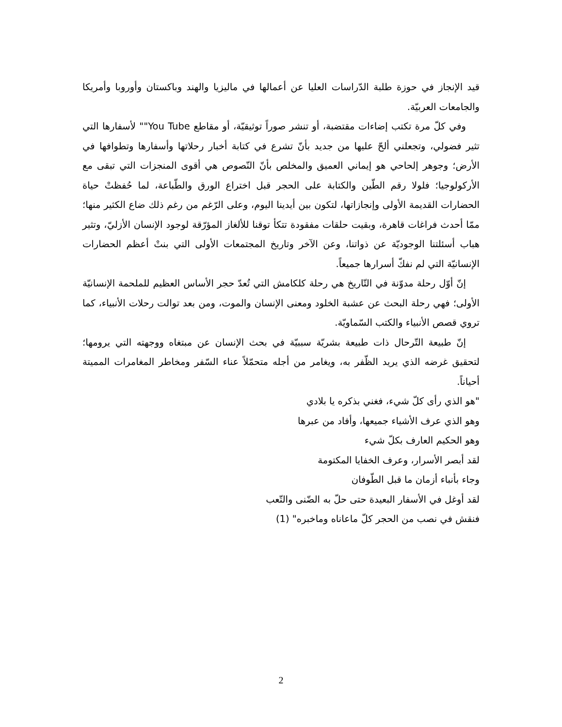قيد الإنجاز في حوزة طلبة الدّراسات العليا عن أعمالها في ماليزيا والهند وباكستان وأوروبا وأمريكا والجامعات العربيّة.
وفي كلّ مرة تكتب إضاءات مقتضبة، أو تنشر صوراً توثيقيّة، أو مقاطع You Tube"" لأسفارها التي تثير فضولي، وتجعلني ألحّ عليها من جديد بأنّ تشرع في كتابة أخبار رحلاتها وأسفارها وتطوافها في الأرض؛ وجوهر إلحاحي هو إيماني العميق والمخلص بأنّ النّصوص هي أقوى المنجزات التي تبقى مع الأركولوجيا؛ فلولا رقم الطّين والكتابة على الحجر قبل اختراع الورق والطّباعة، لما حُفظتْ حياة الحضارات القديمة الأولى وإنجازاتها، لتكون بين أيدينا اليوم، وعلى الرّغم من رغم ذلك ضاع الكثير منها؛ ممّا أحدث فراغات قاهرة، وبقيت حلقات مفقودة تتكأ توقنا للألغاز المؤرّقة لوجود الإنسان الأزليّ، وتثير هباب أسئلتنا الوجوديّة عن ذواتنا، وعن الآخر وتاريخ المجتمعات الأولى التي بنتْ أعظم الحضارات الإنسانيّة التي لم نفكّ أسرارها جميعاً.
إنّ أوّل رحلة مدوّنة في التّاريخ هي رحلة كلكامش التي تُعدّ حجر الأساس العظيم للملحمة الإنسانيّة الأولى؛ فهي رحلة البحث عن عشبة الخلود ومعنى الإنسان والموت، ومن بعد توالت رحلات الأنبياء، كما تروي قصص الأنبياء والكتب السّماويّة.
إنّ طبيعة التّرحال ذات طبيعة بشريّة سببيّة في بحث الإنسان عن مبتغاه ووجهته التي يرومها؛ لتحقيق غرضه الذي يريد الظّفر به، ويغامر من أجله متحمّلاً عناء السّفر ومخاطر المغامرات المميتة أحياناً.
"هو الذي رأى كلّ شيء، فغني بذكره يا بلادي
وهو الذي عرف الأشياء جميعها، وأفاد من عبرها
وهو الحكيم العارف بكلّ شيء
لقد أبصر الأسرار، وعرف الخفايا المكتومة
وجاء بأنباء أزمان ما قبل الطّوفان
لقد أوغل في الأسفار البعيدة حتى حلّ به الضّنى والتّعب
فنقش في نصب من الحجر كلّ ماعاناه وماخبره" (1)
2